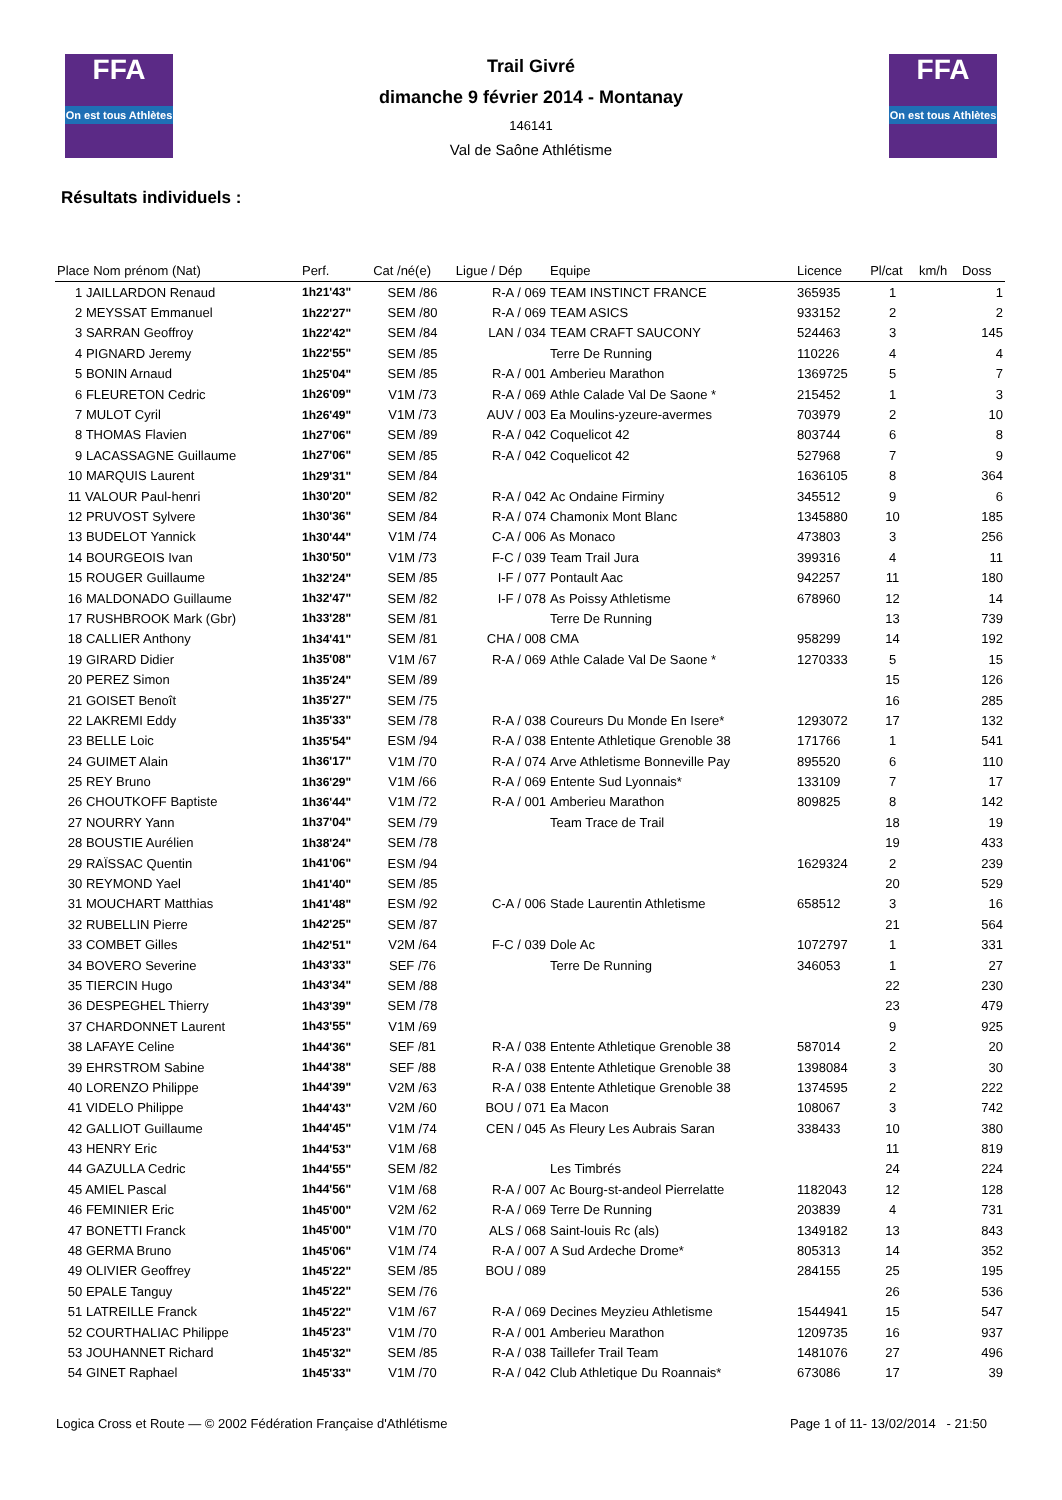FFA
On est tous Athlètes
FFA
On est tous Athlètes
Trail Givré
dimanche 9 février 2014 - Montanay
146141
Val de Saône Athlétisme
Résultats individuels :
| Place Nom prénom (Nat) | Perf. | Cat /né(e) | Ligue / Dép | Equipe | Licence | Pl/cat | km/h | Doss |
| --- | --- | --- | --- | --- | --- | --- | --- | --- |
| 1 JAILLARDON Renaud | 1h21'43" | SEM /86 | R-A / 069 | TEAM INSTINCT FRANCE | 365935 | 1 | | 1 |
| 2 MEYSSAT Emmanuel | 1h22'27" | SEM /80 | R-A / 069 | TEAM ASICS | 933152 | 2 | | 2 |
| 3 SARRAN Geoffroy | 1h22'42" | SEM /84 | LAN / 034 | TEAM CRAFT SAUCONY | 524463 | 3 | | 145 |
| 4 PIGNARD Jeremy | 1h22'55" | SEM /85 | | Terre De Running | 110226 | 4 | | 4 |
| 5 BONIN Arnaud | 1h25'04" | SEM /85 | R-A / 001 | Amberieu Marathon | 1369725 | 5 | | 7 |
| 6 FLEURETON Cedric | 1h26'09" | V1M /73 | R-A / 069 | Athle Calade Val De Saone * | 215452 | 1 | | 3 |
| 7 MULOT Cyril | 1h26'49" | V1M /73 | AUV / 003 | Ea Moulins-yzeure-avermes | 703979 | 2 | | 10 |
| 8 THOMAS Flavien | 1h27'06" | SEM /89 | R-A / 042 | Coquelicot 42 | 803744 | 6 | | 8 |
| 9 LACASSAGNE Guillaume | 1h27'06" | SEM /85 | R-A / 042 | Coquelicot 42 | 527968 | 7 | | 9 |
| 10 MARQUIS Laurent | 1h29'31" | SEM /84 | | | 1636105 | 8 | | 364 |
| 11 VALOUR Paul-henri | 1h30'20" | SEM /82 | R-A / 042 | Ac Ondaine Firminy | 345512 | 9 | | 6 |
| 12 PRUVOST Sylvere | 1h30'36" | SEM /84 | R-A / 074 | Chamonix Mont Blanc | 1345880 | 10 | | 185 |
| 13 BUDELOT Yannick | 1h30'44" | V1M /74 | C-A / 006 | As Monaco | 473803 | 3 | | 256 |
| 14 BOURGEOIS Ivan | 1h30'50" | V1M /73 | F-C / 039 | Team Trail Jura | 399316 | 4 | | 11 |
| 15 ROUGER Guillaume | 1h32'24" | SEM /85 | I-F / 077 | Pontault Aac | 942257 | 11 | | 180 |
| 16 MALDONADO Guillaume | 1h32'47" | SEM /82 | I-F / 078 | As Poissy Athletisme | 678960 | 12 | | 14 |
| 17 RUSHBROOK Mark (Gbr) | 1h33'28" | SEM /81 | | Terre De Running | | 13 | | 739 |
| 18 CALLIER Anthony | 1h34'41" | SEM /81 | CHA / 008 | CMA | 958299 | 14 | | 192 |
| 19 GIRARD Didier | 1h35'08" | V1M /67 | R-A / 069 | Athle Calade Val De Saone * | 1270333 | 5 | | 15 |
| 20 PEREZ Simon | 1h35'24" | SEM /89 | | | | 15 | | 126 |
| 21 GOISET Benoît | 1h35'27" | SEM /75 | | | | 16 | | 285 |
| 22 LAKREMI Eddy | 1h35'33" | SEM /78 | R-A / 038 | Coureurs Du Monde En Isere* | 1293072 | 17 | | 132 |
| 23 BELLE Loic | 1h35'54" | ESM /94 | R-A / 038 | Entente Athletique Grenoble 38 | 171766 | 1 | | 541 |
| 24 GUIMET Alain | 1h36'17" | V1M /70 | R-A / 074 | Arve Athletisme Bonneville Pay | 895520 | 6 | | 110 |
| 25 REY Bruno | 1h36'29" | V1M /66 | R-A / 069 | Entente Sud Lyonnais* | 133109 | 7 | | 17 |
| 26 CHOUTKOFF Baptiste | 1h36'44" | V1M /72 | R-A / 001 | Amberieu Marathon | 809825 | 8 | | 142 |
| 27 NOURRY Yann | 1h37'04" | SEM /79 | | Team Trace de Trail | | 18 | | 19 |
| 28 BOUSTIE Aurélien | 1h38'24" | SEM /78 | | | | 19 | | 433 |
| 29 RAÏSSAC Quentin | 1h41'06" | ESM /94 | | | 1629324 | 2 | | 239 |
| 30 REYMOND Yael | 1h41'40" | SEM /85 | | | | 20 | | 529 |
| 31 MOUCHART Matthias | 1h41'48" | ESM /92 | C-A / 006 | Stade Laurentin Athletisme | 658512 | 3 | | 16 |
| 32 RUBELLIN Pierre | 1h42'25" | SEM /87 | | | | 21 | | 564 |
| 33 COMBET Gilles | 1h42'51" | V2M /64 | F-C / 039 | Dole Ac | 1072797 | 1 | | 331 |
| 34 BOVERO Severine | 1h43'33" | SEF /76 | | Terre De Running | 346053 | 1 | | 27 |
| 35 TIERCIN Hugo | 1h43'34" | SEM /88 | | | | 22 | | 230 |
| 36 DESPEGHEL Thierry | 1h43'39" | SEM /78 | | | | 23 | | 479 |
| 37 CHARDONNET Laurent | 1h43'55" | V1M /69 | | | | 9 | | 925 |
| 38 LAFAYE Celine | 1h44'36" | SEF /81 | R-A / 038 | Entente Athletique Grenoble 38 | 587014 | 2 | | 20 |
| 39 EHRSTROM Sabine | 1h44'38" | SEF /88 | R-A / 038 | Entente Athletique Grenoble 38 | 1398084 | 3 | | 30 |
| 40 LORENZO Philippe | 1h44'39" | V2M /63 | R-A / 038 | Entente Athletique Grenoble 38 | 1374595 | 2 | | 222 |
| 41 VIDELO Philippe | 1h44'43" | V2M /60 | BOU / 071 | Ea Macon | 108067 | 3 | | 742 |
| 42 GALLIOT Guillaume | 1h44'45" | V1M /74 | CEN / 045 | As Fleury Les Aubrais Saran | 338433 | 10 | | 380 |
| 43 HENRY Eric | 1h44'53" | V1M /68 | | | | 11 | | 819 |
| 44 GAZULLA Cedric | 1h44'55" | SEM /82 | | Les Timbrés | | 24 | | 224 |
| 45 AMIEL Pascal | 1h44'56" | V1M /68 | R-A / 007 | Ac Bourg-st-andeol Pierrelatte | 1182043 | 12 | | 128 |
| 46 FEMINIER Eric | 1h45'00" | V2M /62 | R-A / 069 | Terre De Running | 203839 | 4 | | 731 |
| 47 BONETTI Franck | 1h45'00" | V1M /70 | ALS / 068 | Saint-louis Rc (als) | 1349182 | 13 | | 843 |
| 48 GERMA Bruno | 1h45'06" | V1M /74 | R-A / 007 | A Sud Ardeche Drome* | 805313 | 14 | | 352 |
| 49 OLIVIER Geoffrey | 1h45'22" | SEM /85 | BOU / 089 | | 284155 | 25 | | 195 |
| 50 EPALE Tanguy | 1h45'22" | SEM /76 | | | | 26 | | 536 |
| 51 LATREILLE Franck | 1h45'22" | V1M /67 | R-A / 069 | Decines Meyzieu Athletisme | 1544941 | 15 | | 547 |
| 52 COURTHALIAC Philippe | 1h45'23" | V1M /70 | R-A / 001 | Amberieu Marathon | 1209735 | 16 | | 937 |
| 53 JOUHANNET Richard | 1h45'32" | SEM /85 | R-A / 038 | Taillefer Trail Team | 1481076 | 27 | | 496 |
| 54 GINET Raphael | 1h45'33" | V1M /70 | R-A / 042 | Club Athletique Du Roannais* | 673086 | 17 | | 39 |
Logica Cross et Route — © 2002 Fédération Française d'Athlétisme Page 1 of 11- 13/02/2014 - 21:50